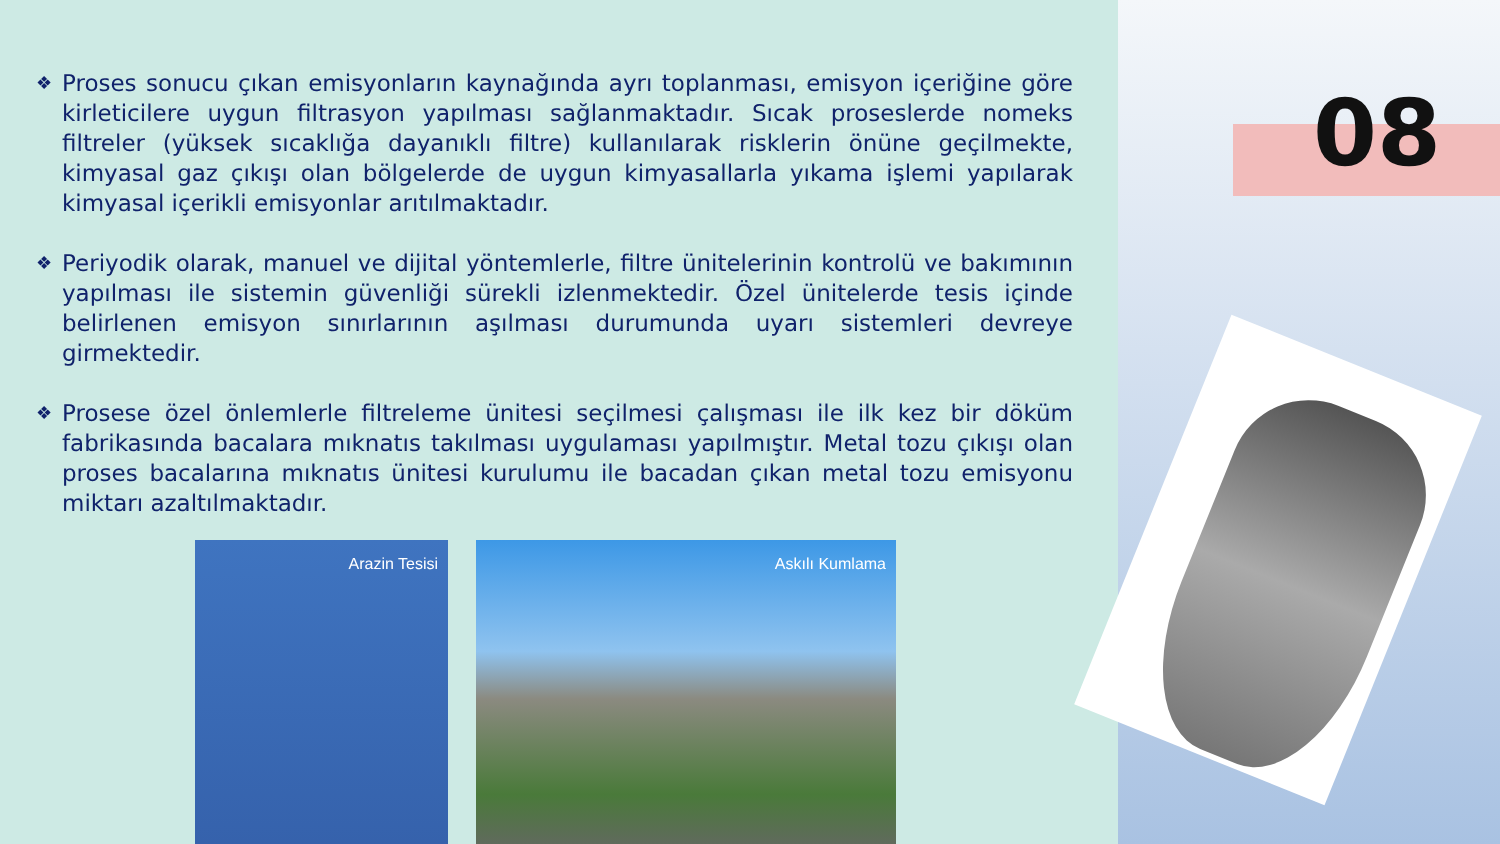❖
Proses sonucu çıkan emisyonların kaynağında ayrı toplanması, emisyon içeriğine göre kirleticilere uygun filtrasyon yapılması sağlanmaktadır. Sıcak proseslerde nomeks filtreler (yüksek sıcaklığa dayanıklı filtre) kullanılarak risklerin önüne geçilmekte, kimyasal gaz çıkışı olan bölgelerde de uygun kimyasallarla yıkama işlemi yapılarak kimyasal içerikli emisyonlar arıtılmaktadır.
❖
Periyodik olarak, manuel ve dijital yöntemlerle, filtre ünitelerinin kontrolü ve bakımının yapılması ile sistemin güvenliği sürekli izlenmektedir. Özel ünitelerde tesis içinde belirlenen emisyon sınırlarının aşılması durumunda uyarı sistemleri devreye girmektedir.
❖
Prosese özel önlemlerle filtreleme ünitesi seçilmesi çalışması ile ilk kez bir döküm fabrikasında bacalara mıknatıs takılması uygulaması yapılmıştır. Metal tozu çıkışı olan proses bacalarına mıknatıs ünitesi kurulumu ile bacadan çıkan metal tozu emisyonu miktarı azaltılmaktadır.
Arazin Tesisi
Askılı Kumlama
08